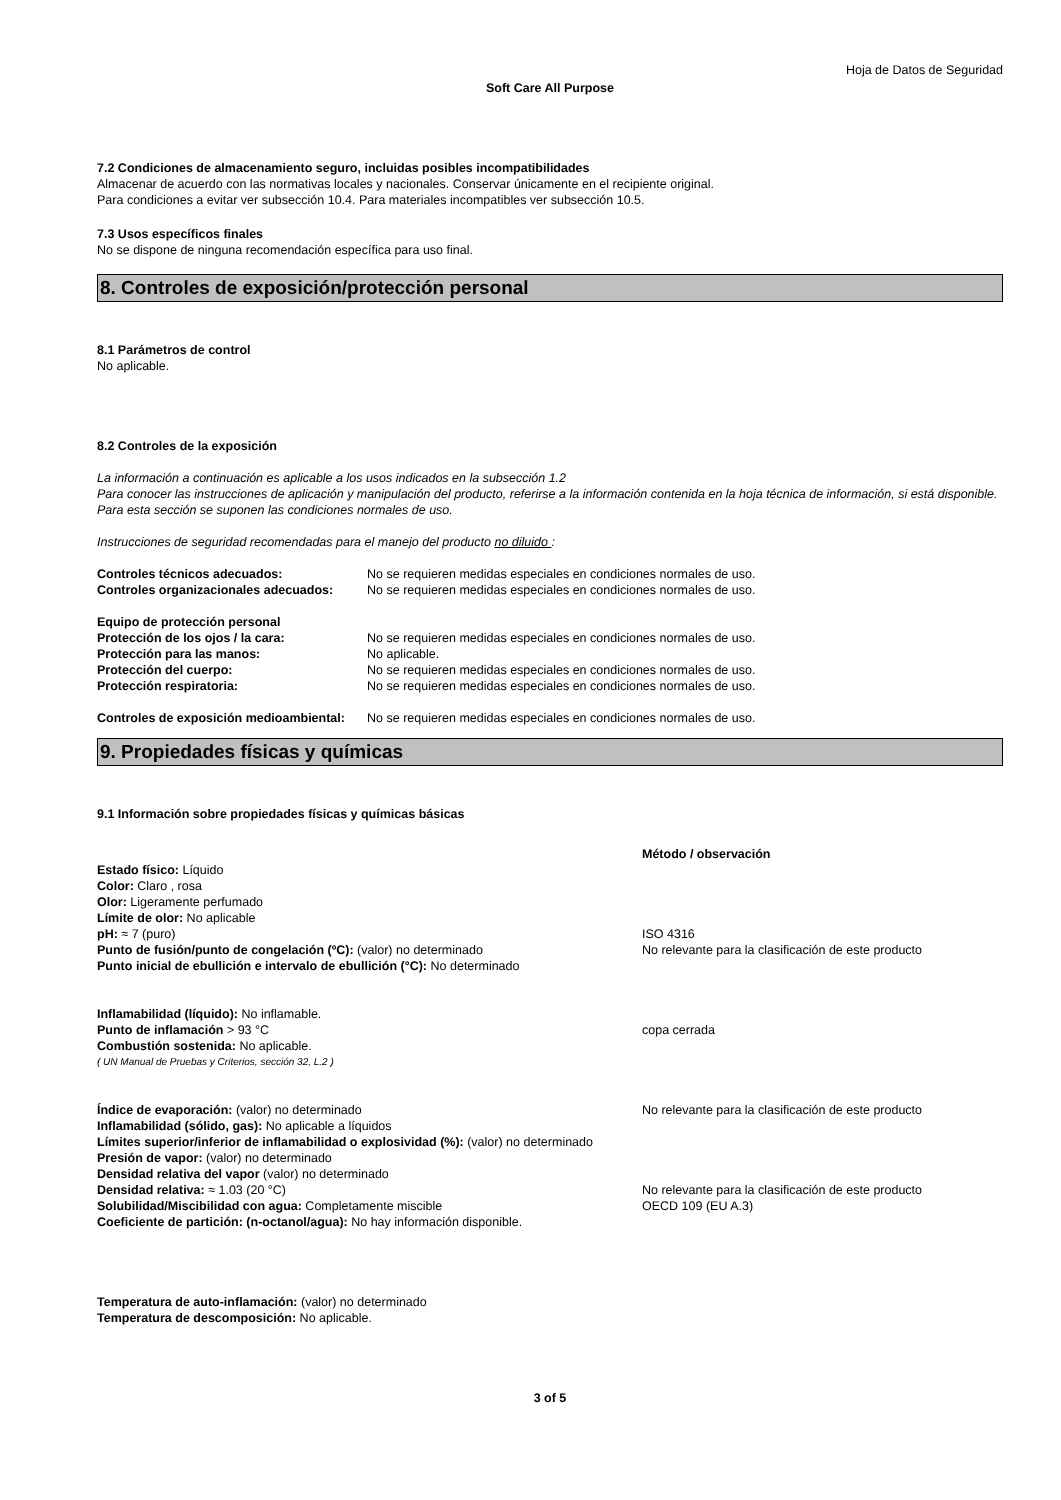Hoja de Datos de Seguridad
Soft Care All Purpose
7.2 Condiciones de almacenamiento seguro, incluidas posibles incompatibilidades
Almacenar de acuerdo con las normativas locales y nacionales. Conservar únicamente en el recipiente original.
Para condiciones a evitar ver subsección 10.4. Para materiales incompatibles ver subsección 10.5.
7.3 Usos específicos finales
No se dispone de ninguna recomendación específica para uso final.
8. Controles de exposición/protección personal
8.1 Parámetros de control
No aplicable.
8.2 Controles de la exposición
La información a continuación es aplicable a los usos indicados en la subsección 1.2
Para conocer las instrucciones de aplicación y manipulación del producto, referirse a la información contenida en la hoja técnica de información, si está disponible.
Para esta sección se suponen las condiciones normales de uso.
Instrucciones de seguridad recomendadas para el manejo del producto no diluido :
| Controles técnicos adecuados: | No se requieren medidas especiales en condiciones normales de uso. |
| Controles organizacionales adecuados: | No se requieren medidas especiales en condiciones normales de uso. |
| Equipo de protección personal | |
| Protección de los ojos / la cara: | No se requieren medidas especiales en condiciones normales de uso. |
| Protección para las manos: | No aplicable. |
| Protección del cuerpo: | No se requieren medidas especiales en condiciones normales de uso. |
| Protección respiratoria: | No se requieren medidas especiales en condiciones normales de uso. |
| Controles de exposición medioambiental: | No se requieren medidas especiales en condiciones normales de uso. |
9. Propiedades físicas y químicas
9.1 Información sobre propiedades físicas y químicas básicas
Estado físico: Líquido
Color: Claro , rosa
Olor: Ligeramente perfumado
Límite de olor: No aplicable
pH: ≈ 7 (puro)
Punto de fusión/punto de congelación (ºC): (valor) no determinado
Punto inicial de ebullición e intervalo de ebullición (°C): No determinado
Inflamabilidad (líquido): No inflamable.
Punto de inflamación > 93 °C
Combustión sostenida: No aplicable.
( UN Manual de Pruebas y Criterios, sección 32, L.2 )
Índice de evaporación: (valor) no determinado
Inflamabilidad (sólido, gas): No aplicable a líquidos
Límites superior/inferior de inflamabilidad o explosividad (%): (valor) no determinado
Presión de vapor: (valor) no determinado
Densidad relativa del vapor (valor) no determinado
Densidad relativa: ≈ 1.03 (20 °C)
Solubilidad/Miscibilidad con agua: Completamente miscible
Coeficiente de partición: (n-octanol/agua): No hay información disponible.
Método / observación
ISO 4316
No relevante para la clasificación de este producto
copa cerrada
No relevante para la clasificación de este producto
No relevante para la clasificación de este producto
OECD 109 (EU A.3)
Temperatura de auto-inflamación: (valor) no determinado
Temperatura de descomposición: No aplicable.
3 of 5